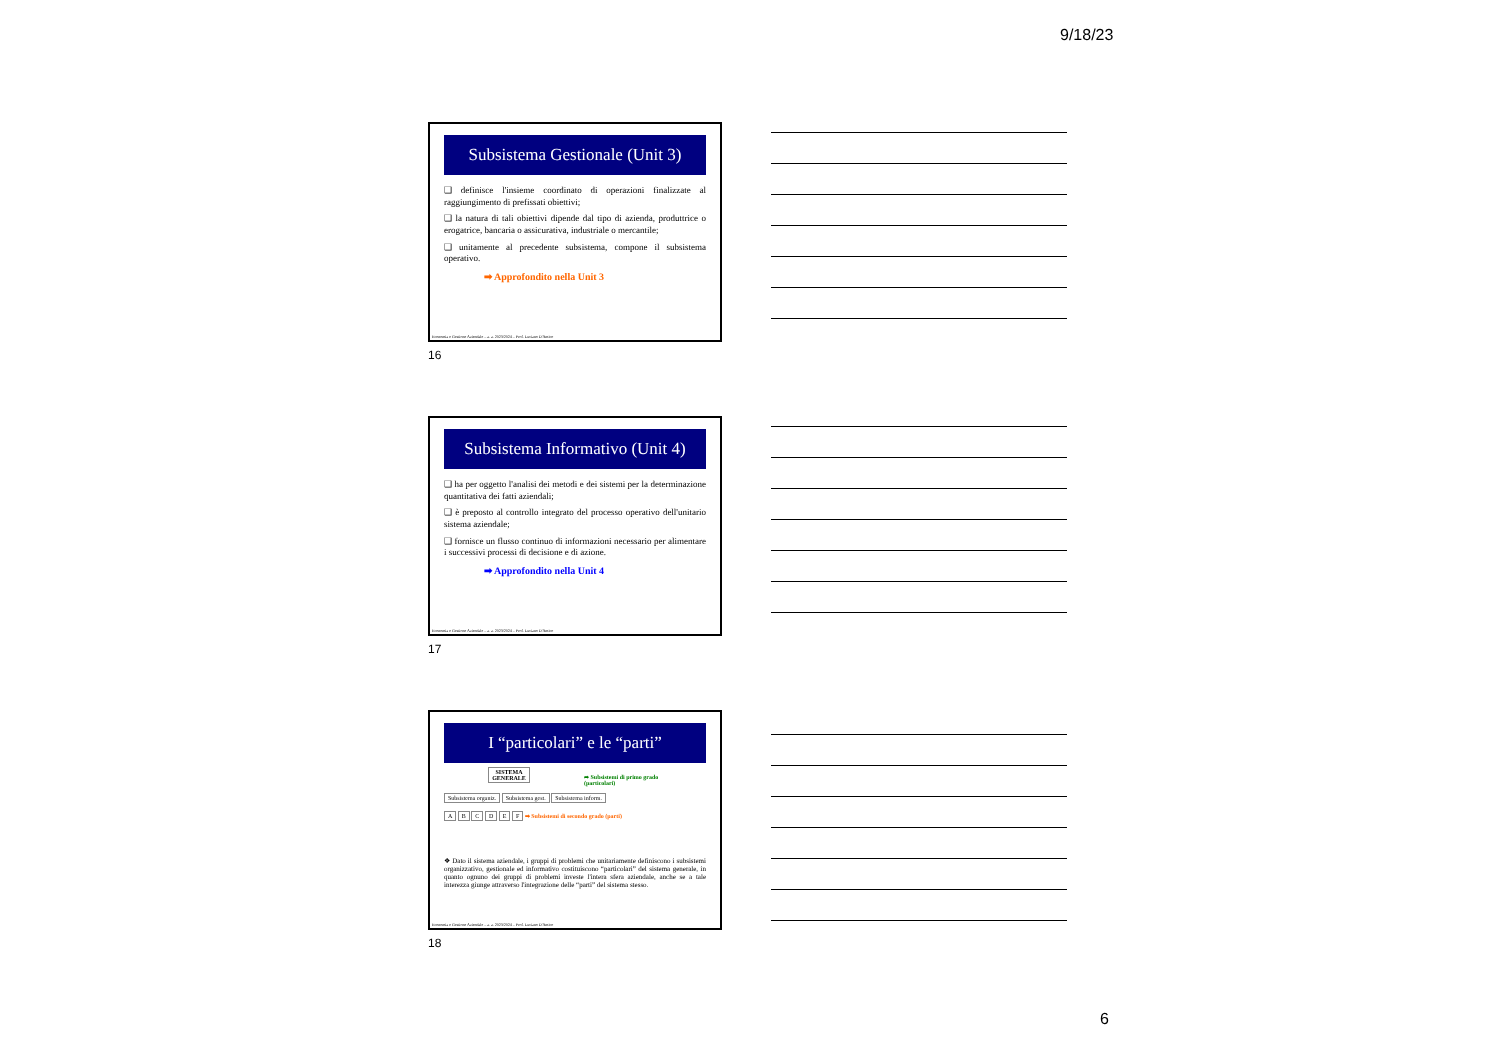9/18/23
Subsistema Gestionale (Unit 3)
❑ definisce l'insieme coordinato di operazioni finalizzate al raggiungimento di prefissati obiettivi;
❑ la natura di tali obiettivi dipende dal tipo di azienda, produttrice o erogatrice, bancaria o assicurativa, industriale o mercantile;
❑ unitamente al precedente subsistema, compone il subsistema operativo.
➡ Approfondito nella Unit 3
Economia e Gestione Aziendale – a. a. 2023/2024 – Prof. Luciano D'Amico
16
Subsistema Informativo (Unit 4)
❑ ha per oggetto l'analisi dei metodi e dei sistemi per la determinazione quantitativa dei fatti aziendali;
❑ è preposto al controllo integrato del processo operativo dell'unitario sistema aziendale;
❑ fornisce un flusso continuo di informazioni necessario per alimentare i successivi processi di decisione e di azione.
➡ Approfondito nella Unit 4
Economia e Gestione Aziendale – a. a. 2023/2024 – Prof. Luciano D'Amico
17
I “particolari” e le “parti”
SISTEMA
GENERALE
➦ Subsistemi di primo grado
(particolari)
Subsistema organiz. Subsistema gest. Subsistema inform.
A B C D E F ➡ Subsistemi di secondo grado (parti)
❖ Dato il sistema aziendale, i gruppi di problemi che unitariamente definiscono i subsistemi organizzativo, gestionale ed informativo costituiscono “particolari” del sistema generale, in quanto ognuno dei gruppi di problemi investe l'intera sfera aziendale, anche se a tale interezza giunge attraverso l'integrazione delle “parti” del sistema stesso.
Economia e Gestione Aziendale – a. a. 2023/2024 – Prof. Luciano D'Amico
18
6